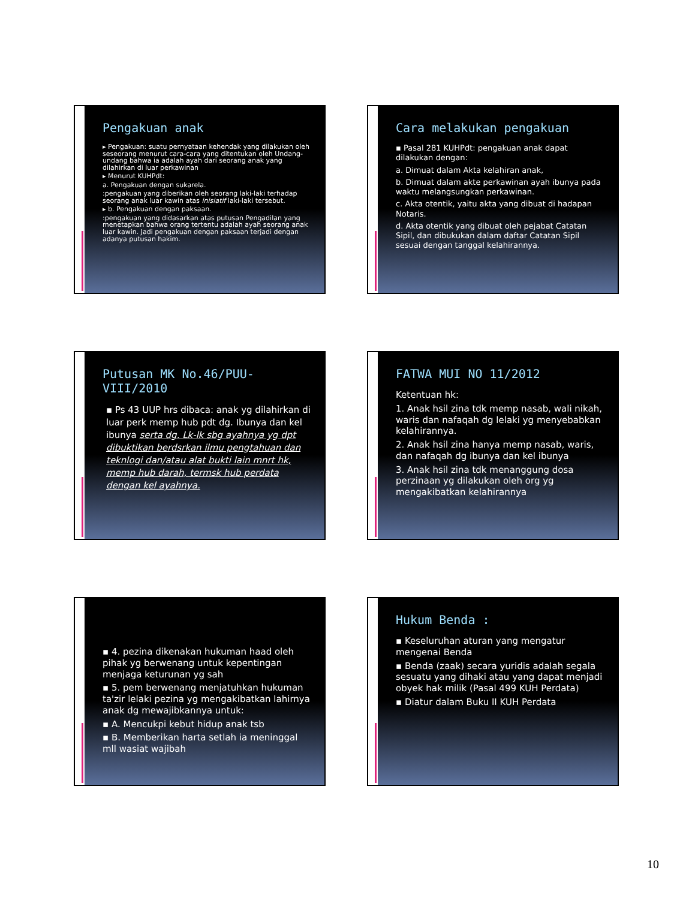Pengakuan anak
▸ Pengakuan: suatu pernyataan kehendak yang dilakukan oleh seseorang menurut cara-cara yang ditentukan oleh Undang-undang bahwa ia adalah ayah dari seorang anak yang dilahirkan di luar perkawinan
▸ Menurut KUHPdt:
a. Pengakuan dengan sukarela.
:pengakuan yang diberikan oleh seorang laki-laki terhadap seorang anak luar kawin atas inisiatif laki-laki tersebut.
▸ b. Pengakuan dengan paksaan.
:pengakuan yang didasarkan atas putusan Pengadilan yang menetapkan bahwa orang tertentu adalah ayah seorang anak luar kawin. Jadi pengakuan dengan paksaan terjadi dengan adanya putusan hakim.
Cara melakukan pengakuan
▪ Pasal 281 KUHPdt: pengakuan anak dapat dilakukan dengan:
a. Dimuat dalam Akta kelahiran anak,
b. Dimuat dalam akte perkawinan ayah ibunya pada waktu melangsungkan perkawinan.
c. Akta otentik, yaitu akta yang dibuat di hadapan Notaris.
d. Akta otentik yang dibuat oleh pejabat Catatan Sipil, dan dibukukan dalam daftar Catatan Sipil sesuai dengan tanggal kelahirannya.
Putusan MK No.46/PUU-VIII/2010
▪ Ps 43 UUP hrs dibaca: anak yg dilahirkan di luar perk memp hub pdt dg. Ibunya dan kel ibunya serta dg. Lk-lk sbg ayahnya yg dpt dibuktikan berdsrkan ilmu pengtahuan dan teknlogi dan/atau alat bukti lain mnrt hk, memp hub darah, termsk hub perdata dengan kel ayahnya.
FATWA MUI NO 11/2012
Ketentuan hk:
1. Anak hsil zina tdk memp nasab, wali nikah, waris dan nafaqah dg lelaki yg menyebabkan kelahirannya.
2. Anak hsil zina hanya memp nasab, waris, dan nafaqah dg ibunya dan kel ibunya
3. Anak hsil zina tdk menanggung dosa perzinaan yg dilakukan oleh org yg mengakibatkan kelahirannya
▪ 4. pezina dikenakan hukuman haad oleh pihak yg berwenang untuk kepentingan menjaga keturunan yg sah
▪ 5. pem berwenang menjatuhkan hukuman ta'zir lelaki pezina yg mengakibatkan lahirnya anak dg mewajibkannya untuk:
▪ A. Mencukpi kebut hidup anak tsb
▪ B. Memberikan harta setlah ia meninggal mll wasiat wajibah
Hukum Benda :
▪ Keseluruhan aturan yang mengatur mengenai Benda
▪ Benda (zaak) secara yuridis adalah segala sesuatu yang dihaki atau yang dapat menjadi obyek hak milik (Pasal 499 KUH Perdata)
▪ Diatur dalam Buku II KUH Perdata
10